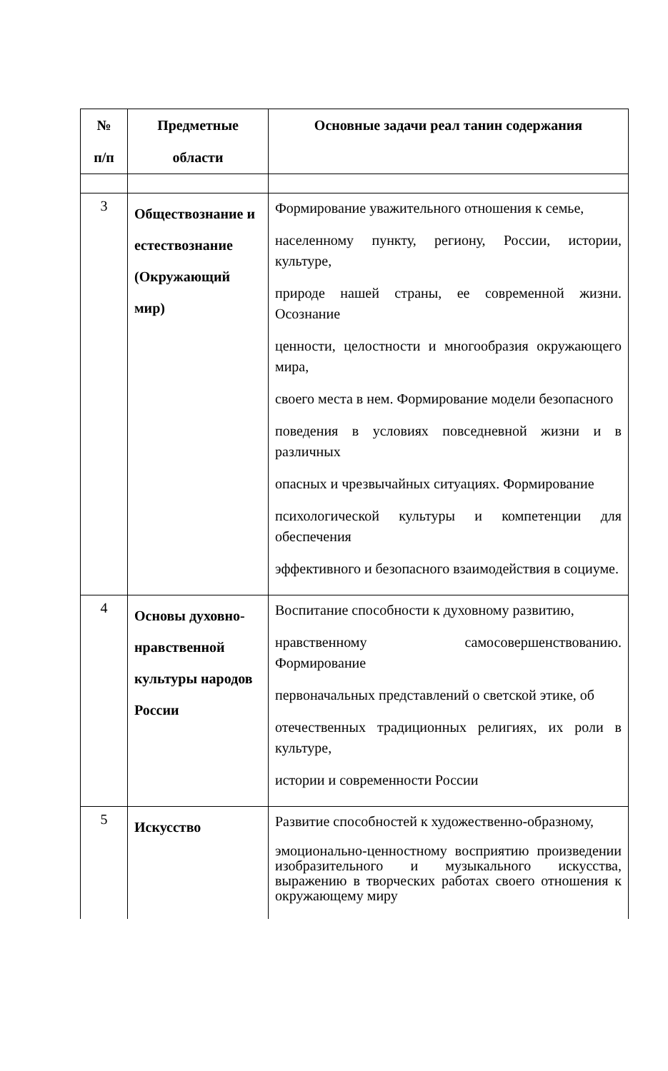| № п/п | Предметные области | Основные задачи реал танин содержания |
| --- | --- | --- |
| 3 | Обществознание и естествознание (Окружающий мир) | Формирование уважительного отношения к семье, населенному пункту, региону, России, истории, культуре, природе нашей страны, ее современной жизни. Осознание ценности, целостности и многообразия окружающего мира, своего места в нем. Формирование модели безопасного поведения в условиях повседневной жизни и в различных опасных и чрезвычайных ситуациях. Формирование психологической культуры и компетенции для обеспечения эффективного и безопасного взаимодействия в социуме. |
| 4 | Основы духовно-нравственной культуры народов России | Воспитание способности к духовному развитию, нравственному самосовершенствованию. Формирование первоначальных представлений о светской этике, об отечественных традиционных религиях, их роли в культуре, истории и современности России |
| 5 | Искусство | Развитие способностей к художественно-образному, эмоционально-ценностному восприятию произведении изобразительного и музыкального искусства, выражению в творческих работах своего отношения к окружающему миру |